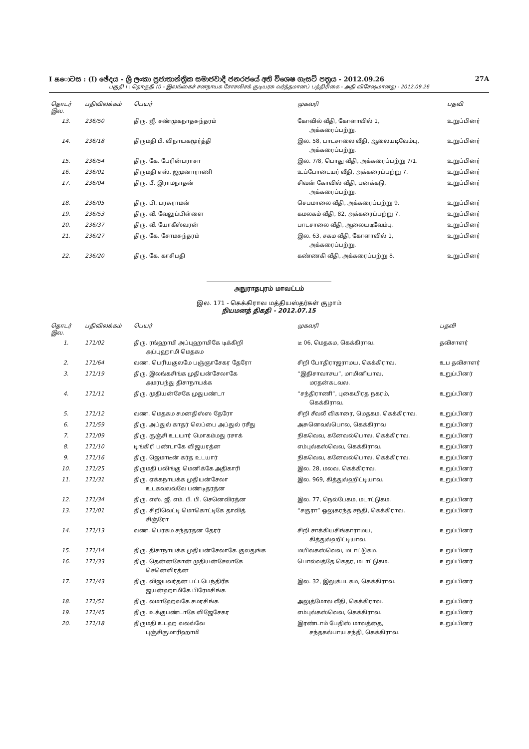I கොටස : (I) ඡේදය - ශ්‍රී ලංකා ප්‍රජාතාන්ත්‍රික සමාජවාදී ජනරජයේ අති විශෙෂ ගැසට් පත්‍රය - 2012.09.26 27A
பகுதி I : தொகுதி (I) - இலங்கைச் சனநாயக சோசலிசக் குடியரசு வர்த்தமானப் பத்திரிகை - அதி விசேஷமானது - 2012.09.26
| தொடர் இல. | பதிவிலக்கம் | பெயர் | முகவரி | பதவி |
| --- | --- | --- | --- | --- |
| 13. | 236/50 | திரு. ஜீ. சண்முகநாதசுந்தரம் | கோவில் வீதி, கோளாவில் 1, அக்கரைப்பற்று. | உறுப்பினர் |
| 14. | 236/18 | திருமதி பீ. விநாயகமூர்த்தி | இல. 58, பாடசாலை வீதி, ஆலையடிவேம்பு, அக்கரைப்பற்று. | உறுப்பினர் |
| 15. | 236/54 | திரு. கே. பேரின்பராசா | இல. 7/8, பொது வீதி, அக்கரைப்பற்று 7/1. | உறுப்பினர் |
| 16. | 236/01 | திருமதி எஸ். ஜமுனாராணி | உப்போடையர் வீதி, அக்கரைப்பற்று 7. | உறுப்பினர் |
| 17. | 236/04 | திரு. பீ. இராமநாதன் | சிவன் கோவில் வீதி, பனக்கடு, அக்கரைப்பற்று. | உறுப்பினர் |
| 18. | 236/05 | திரு. பி. பரசுராமன் | செபமாலை வீதி, அக்கரைப்பற்று 9. | உறுப்பினர் |
| 19. | 236/53 | திரு. வீ. வேலுப்பிள்ளை | கமலகம் வீதி, 82, அக்கரைப்பற்று 7. | உறுப்பினர் |
| 20. | 236/37 | திரு. வீ. யோகீஸ்வரன் | பாடசாலை வீதி, ஆலையடிவேம்பு. | உறுப்பினர் |
| 21. | 236/27 | திரு. கே. சோமசுந்தரம் | இல. 63, சகம வீதி, கோளாவில் 1, அக்கரைப்பற்று. | உறுப்பினர் |
| 22. | 236/20 | திரு. கே. காசிபதி | கண்ணகி வீதி, அக்கரைப்பற்று 8. | உறுப்பினர் |
அநுராதபுரம் மாவட்டம்
இல. 171 - கெக்கிராவ மத்தியஸ்தர்கள் குழாம்
நியமனத் திகதி - 2012.07.15
| தொடர் இல. | பதிவிலக்கம் | பெயர் | முகவரி | பதவி |
| --- | --- | --- | --- | --- |
| 1. | 171/02 | திரு. ரங்ஹாமி அப்புஹாமிகே டிக்கிறி அப்புஹாமி மெதகம | டீ 06, மெதகம, கெக்கிராவ. | தவிசாளர் |
| 2. | 171/64 | வண. பெரியகுலமே பஞ்ஞாசேகர தேரோ | சிறி போதிராஜராமய, கெக்கிராவ. | உப தவிசாளர் |
| 3. | 171/19 | திரு. இலங்கசிங்க முதியன்சேலாகே அமரபந்து திசாநாயக்க | “இதிசாவாசய”, மாமினியாவ, மரதன்கடவல. | உறுப்பினர் |
| 4. | 171/11 | திரு. முதியன்சேகே முதுபண்டா | “சந்திராணி”, புகையிரத நகரம், கெக்கிராவ. | உறுப்பினர் |
| 5. | 171/12 | வண. மெதகம சமனதிஸ்ஸ தேரோ | சிறி சீவலீ விகாரை, மெதகம, கெக்கிராவ. | உறுப்பினர் |
| 6. | 171/59 | திரு. அப்துல் காதர் லெப்பை அப்துல் ரசீது | அசுனெவல்பொல, கெக்கிராவ | உறுப்பினர் |
| 7. | 171/09 | திரு. குஞ்சி உடயார் மொகம்மது ரசாக் | நிகவெவ, கனேவல்பொல, கெக்கிராவ. | உறுப்பினர் |
| 8. | 171/10 | டிங்கிரி பண்டாகே விஜயரத்ன | எம்புல்கஸ்வெவ, கெக்கிராவ. | உறுப்பினர் |
| 9. | 171/16 | திரு. ஜெமாடீன் கர்த உடயார் | நிகவெவ, கனேவல்பொல, கெக்கிராவ. | உறுப்பினர் |
| 10. | 171/25 | திருமதி பலிங்கு மெனிக்கே அதிகாரி | இல. 28, மலவ, கெக்கிராவ. | உறுப்பினர் |
| 11. | 171/31 | திரு. ஏக்கநாயக்க முதியன்சேலா உடகவலவ்வே பண்டிதரத்ன | இல. 969, கித்துல்ஹிட்டியாவ. | உறுப்பினர் |
| 12. | 171/34 | திரு. எஸ். ஜீ. எம். பீ. பி. செனெவிரத்ன | இல. 77, நெல்பேகம, மடாட்டுகம. | உறுப்பினர் |
| 13. | 171/01 | திரு. சிறிவெட்டி மொகொட்டிகே தாவித் சிஞ்ரோ | “சகுரா” ஒலுகரந்த சந்தி, கெக்கிராவ. | உறுப்பினர் |
| 14. | 171/13 | வண. பெரகம சந்தரதன தேரர் | சிறி சாக்கியசிங்காராமய, கித்துல்ஹிட்டியாவ. | உறுப்பினர் |
| 15. | 171/14 | திரு. திசாநாயக்க முதியன்சேலாகே குலதுங்க | மயிலகஸ்வெவ, மடாட்டுகம. | உறுப்பினர் |
| 16. | 171/33 | திரு. தென்னகோன் முதியன்சேலாகே செனெவிரத்ன | பொல்வத்தே கெதர, மடாட்டுகம. | உறுப்பினர் |
| 17. | 171/43 | திரு. விஜயவர்தன பட்டபெந்திரீக ஜயன்ஹாமிகே பிரேமசிங்க | இல. 32, இலுக்படகம, கெக்கிராவ. | உறுப்பினர் |
| 18. | 171/51 | திரு. லமாஹேவகே சமரசிங்க | அலுத்மோல வீதி, கெக்கிராவ. | உறுப்பினர் |
| 19. | 171/45 | திரு. உக்குபண்டாகே விஜேசேகர | எம்புல்கஸ்வெவ, கெக்கிராவ. | உறுப்பினர் |
| 20. | 171/18 | திருமதி உடஹ வலவ்வே புஞ்சிகுமாரிஹாமி | இரண்டாம் பேதிஸ் மாவத்தை, சந்தகல்பாய சந்தி, கெக்கிராவ. | உறுப்பினர் |